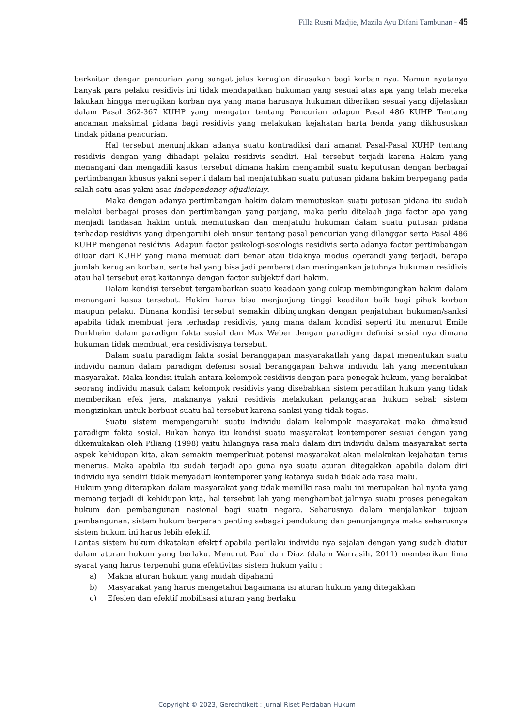Filla Rusni Madjie, Mazila Ayu Difani Tambunan - 45
berkaitan dengan pencurian yang sangat jelas kerugian dirasakan bagi korban nya. Namun nyatanya banyak para pelaku residivis ini tidak mendapatkan hukuman yang sesuai atas apa yang telah mereka lakukan hingga merugikan korban nya yang mana harusnya hukuman diberikan sesuai yang dijelaskan dalam Pasal 362-367 KUHP yang mengatur tentang Pencurian adapun Pasal 486 KUHP Tentang ancaman maksimal pidana bagi residivis yang melakukan kejahatan harta benda yang dikhususkan tindak pidana pencurian.
Hal tersebut menunjukkan adanya suatu kontradiksi dari amanat Pasal-Pasal KUHP tentang residivis dengan yang dihadapi pelaku residivis sendiri. Hal tersebut terjadi karena Hakim yang menangani dan mengadili kasus tersebut dimana hakim mengambil suatu keputusan dengan berbagai pertimbangan khusus yakni seperti dalam hal menjatuhkan suatu putusan pidana hakim berpegang pada salah satu asas yakni asas independency ofjudiciaiy.
Maka dengan adanya pertimbangan hakim dalam memutuskan suatu putusan pidana itu sudah melalui berbagai proses dan pertimbangan yang panjang, maka perlu ditelaah juga factor apa yang menjadi landasan hakim untuk memutuskan dan menjatuhi hukuman dalam suatu putusan pidana terhadap residivis yang dipengaruhi oleh unsur tentang pasal pencurian yang dilanggar serta Pasal 486 KUHP mengenai residivis. Adapun factor psikologi-sosiologis residivis serta adanya factor pertimbangan diluar dari KUHP yang mana memuat dari benar atau tidaknya modus operandi yang terjadi, berapa jumlah kerugian korban, serta hal yang bisa jadi pemberat dan meringankan jatuhnya hukuman residivis atau hal tersebut erat kaitannya dengan factor subjektif dari hakim.
Dalam kondisi tersebut tergambarkan suatu keadaan yang cukup membingungkan hakim dalam menangani kasus tersebut. Hakim harus bisa menjunjung tinggi keadilan baik bagi pihak korban maupun pelaku. Dimana kondisi tersebut semakin dibingungkan dengan penjatuhan hukuman/sanksi apabila tidak membuat jera terhadap residivis, yang mana dalam kondisi seperti itu menurut Emile Durkheim dalam paradigm fakta sosial dan Max Weber dengan paradigm definisi sosial nya dimana hukuman tidak membuat jera residivisnya tersebut.
Dalam suatu paradigm fakta sosial beranggapan masyarakatlah yang dapat menentukan suatu individu namun dalam paradigm defenisi sosial beranggapan bahwa individu lah yang menentukan masyarakat. Maka kondisi itulah antara kelompok residivis dengan para penegak hukum, yang berakibat seorang individu masuk dalam kelompok residivis yang disebabkan sistem peradilan hukum yang tidak memberikan efek jera, maknanya yakni residivis melakukan pelanggaran hukum sebab sistem mengizinkan untuk berbuat suatu hal tersebut karena sanksi yang tidak tegas.
Suatu sistem mempengaruhi suatu individu dalam kelompok masyarakat maka dimaksud paradigm fakta sosial. Bukan hanya itu kondisi suatu masyarakat kontemporer sesuai dengan yang dikemukakan oleh Piliang (1998) yaitu hilangnya rasa malu dalam diri individu dalam masyarakat serta aspek kehidupan kita, akan semakin memperkuat potensi masyarakat akan melakukan kejahatan terus menerus. Maka apabila itu sudah terjadi apa guna nya suatu aturan ditegakkan apabila dalam diri individu nya sendiri tidak menyadari kontemporer yang katanya sudah tidak ada rasa malu.
Hukum yang diterapkan dalam masyarakat yang tidak memilki rasa malu ini merupakan hal nyata yang memang terjadi di kehidupan kita, hal tersebut lah yang menghambat jalnnya suatu proses penegakan hukum dan pembangunan nasional bagi suatu negara. Seharusnya dalam menjalankan tujuan pembangunan, sistem hukum berperan penting sebagai pendukung dan penunjangnya maka seharusnya sistem hukum ini harus lebih efektif.
Lantas sistem hukum dikatakan efektif apabila perilaku individu nya sejalan dengan yang sudah diatur dalam aturan hukum yang berlaku. Menurut Paul dan Diaz (dalam Warrasih, 2011) memberikan lima syarat yang harus terpenuhi guna efektivitas sistem hukum yaitu :
a) Makna aturan hukum yang mudah dipahami
b) Masyarakat yang harus mengetahui bagaimana isi aturan hukum yang ditegakkan
c) Efesien dan efektif mobilisasi aturan yang berlaku
Copyright © 2023, Gerechtikeit : Jurnal Riset Perdaban Hukum